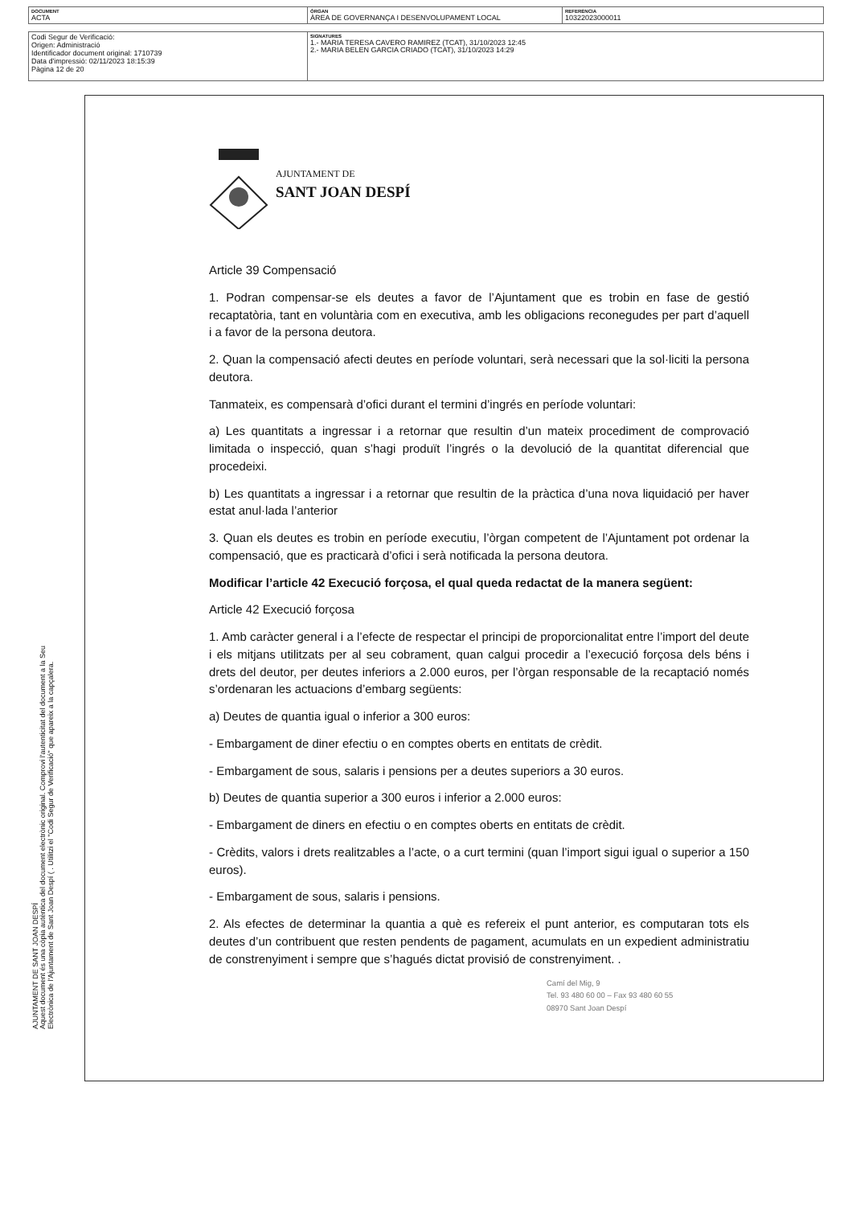| DOCUMENT ACTA | ÒRGAN ÀREA DE GOVERNANÇA I DESENVOLUPAMENT LOCAL | REFERÈNCIA 10322023000011 |
| Codi Segur de Verificació: Origen: Administració Identificador document original: 1710739 Data d'impressió: 02/11/2023 18:15:39 Pàgina 12 de 20 | SIGNATURES 1.- MARIA TERESA CAVERO RAMIREZ (TCAT), 31/10/2023 12:45 2.- MARIA BELEN GARCIA CRIADO (TCAT), 31/10/2023 14:29 |
AJUNTAMENT DE SANT JOAN DESPÍ
Aquest document és una còpia autèntica del document electrònic original. Comprovi l'autenticitat del document a la Seu Electrònica de l'Ajuntament de Sant Joan Despí ( . Utilitzi el "Codi Segur de Verificació" que apareix a la capçalera.
AJUNTAMENT DE
SANT JOAN DESPÍ
Article 39 Compensació
1. Podran compensar-se els deutes a favor de l’Ajuntament que es trobin en fase de gestió recaptatòria, tant en voluntària com en executiva, amb les obligacions reconegudes per part d’aquell i a favor de la persona deutora.
2. Quan la compensació afecti deutes en període voluntari, serà necessari que la sol·liciti la persona deutora.
Tanmateix, es compensarà d’ofici durant el termini d’ingrés en període voluntari:
a) Les quantitats a ingressar i a retornar que resultin d’un mateix procediment de comprovació limitada o inspecció, quan s’hagi produït l’ingrés o la devolució de la quantitat diferencial que procedeixi.
b) Les quantitats a ingressar i a retornar que resultin de la pràctica d’una nova liquidació per haver estat anul·lada l’anterior
3. Quan els deutes es trobin en període executiu, l’òrgan competent de l’Ajuntament pot ordenar la compensació, que es practicarà d’ofici i serà notificada la persona deutora.
Modificar l’article 42 Execució forçosa, el qual queda redactat de la manera següent:
Article 42 Execució forçosa
1. Amb caràcter general i a l’efecte de respectar el principi de proporcionalitat entre l’import del deute i els mitjans utilitzats per al seu cobrament, quan calgui procedir a l’execució forçosa dels béns i drets del deutor, per deutes inferiors a 2.000 euros, per l’òrgan responsable de la recaptació només s’ordenaran les actuacions d’embarg següents:
a) Deutes de quantia igual o inferior a 300 euros:
- Embargament de diner efectiu o en comptes oberts en entitats de crèdit.
- Embargament de sous, salaris i pensions per a deutes superiors a 30 euros.
b) Deutes de quantia superior a 300 euros i inferior a 2.000 euros:
- Embargament de diners en efectiu o en comptes oberts en entitats de crèdit.
- Crèdits, valors i drets realitzables a l’acte, o a curt termini (quan l’import sigui igual o superior a 150 euros).
- Embargament de sous, salaris i pensions.
2. Als efectes de determinar la quantia a què es refereix el punt anterior, es computaran tots els deutes d’un contribuent que resten pendents de pagament, acumulats en un expedient administratiu de constrenyiment i sempre que s’hagués dictat provisió de constrenyiment. .
Camí del Mig, 9
Tel. 93 480 60 00 – Fax 93 480 60 55
08970 Sant Joan Despí